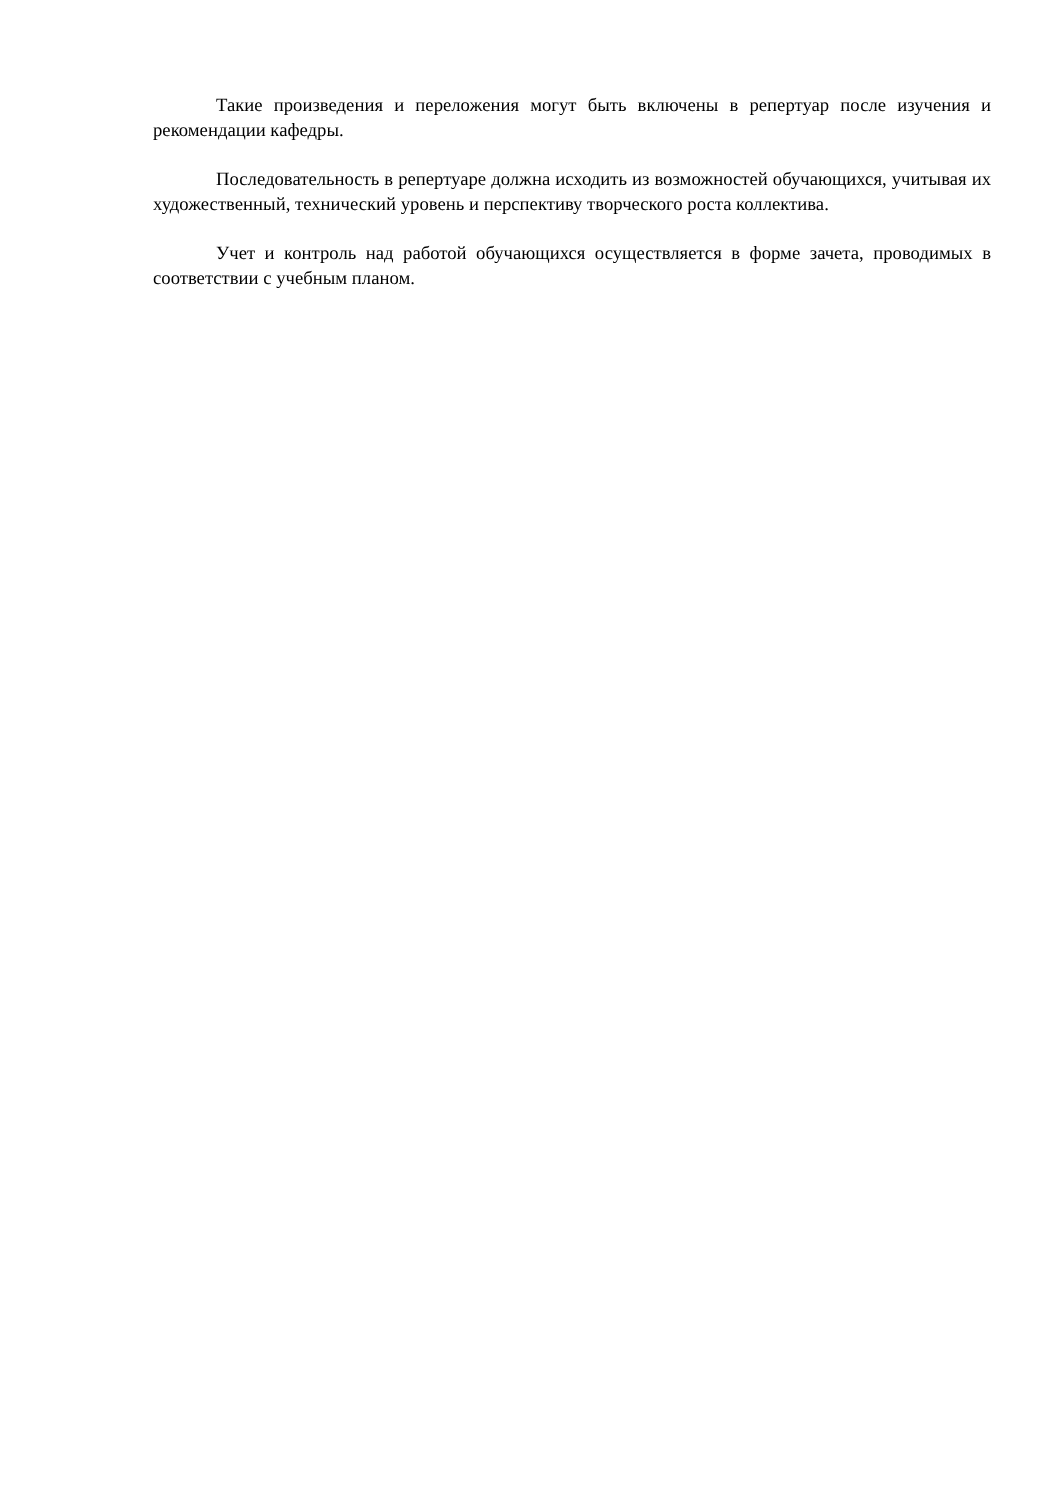Такие произведения и переложения могут быть включены в репертуар после изучения и рекомендации кафедры.
Последовательность в репертуаре должна исходить из возможностей обучающихся, учитывая их художественный, технический уровень и перспективу творческого роста коллектива.
Учет и контроль над работой обучающихся осуществляется в форме зачета, проводимых в соответствии с учебным планом.